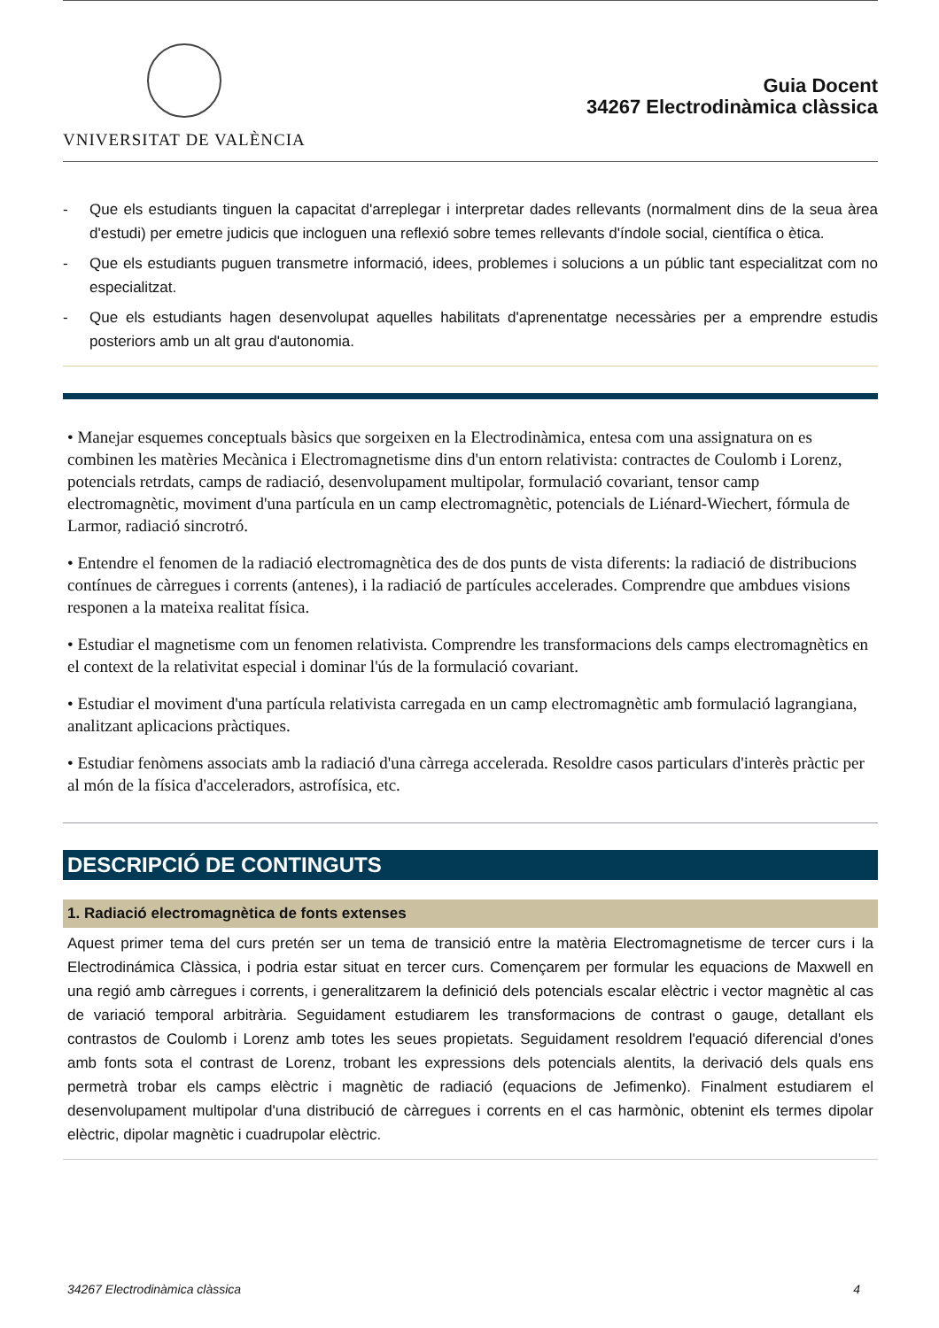VNIVERSITAT DE VALÈNCIA
Guia Docent
34267 Electrodinàmica clàssica
- Que els estudiants tinguen la capacitat d'arreplegar i interpretar dades rellevants (normalment dins de la seua àrea d'estudi) per emetre judicis que incloguen una reflexió sobre temes rellevants d'índole social, científica o ètica.
- Que els estudiants puguen transmetre informació, idees, problemes i solucions a un públic tant especialitzat com no especialitzat.
- Que els estudiants hagen desenvolupat aquelles habilitats d'aprenentatge necessàries per a emprendre estudis posteriors amb un alt grau d'autonomia.
• Manejar esquemes conceptuals bàsics que sorgeixen en la Electrodinàmica, entesa com una assignatura on es combinen les matèries Mecànica i Electromagnetisme dins d'un entorn relativista: contractes de Coulomb i Lorenz, potencials retrdats, camps de radiació, desenvolupament multipolar, formulació covariant, tensor camp electromagnètic, moviment d'una partícula en un camp electromagnètic, potencials de Liénard-Wiechert, fórmula de Larmor, radiació sincrotró.
• Entendre el fenomen de la radiació electromagnètica des de dos punts de vista diferents: la radiació de distribucions contínues de càrregues i corrents (antenes), i la radiació de partícules accelerades. Comprendre que ambdues visions responen a la mateixa realitat física.
• Estudiar el magnetisme com un fenomen relativista. Comprendre les transformacions dels camps electromagnètics en el context de la relativitat especial i dominar l'ús de la formulació covariant.
• Estudiar el moviment d'una partícula relativista carregada en un camp electromagnètic amb formulació lagrangiana, analitzant aplicacions pràctiques.
• Estudiar fenòmens associats amb la radiació d'una càrrega accelerada. Resoldre casos particulars d'interès pràctic per al món de la física d'acceleradors, astrofísica, etc.
DESCRIPCIÓ DE CONTINGUTS
1. Radiació electromagnètica de fonts extenses
Aquest primer tema del curs pretén ser un tema de transició entre la matèria Electromagnetisme de tercer curs i la Electrodinámica Clàssica, i podria estar situat en tercer curs. Començarem per formular les equacions de Maxwell en una regió amb càrregues i corrents, i generalitzarem la definició dels potencials escalar elèctric i vector magnètic al cas de variació temporal arbitrària. Seguidament estudiarem les transformacions de contrast o gauge, detallant els contrastos de Coulomb i Lorenz amb totes les seues propietats. Seguidament resoldrem l'equació diferencial d'ones amb fonts sota el contrast de Lorenz, trobant les expressions dels potencials alentits, la derivació dels quals ens permetrà trobar els camps elèctric i magnètic de radiació (equacions de Jefimenko). Finalment estudiarem el desenvolupament multipolar d'una distribució de càrregues i corrents en el cas harmònic, obtenint els termes dipolar elèctric, dipolar magnètic i cuadrupolar elèctric.
34267 Electrodinàmica clàssica 4